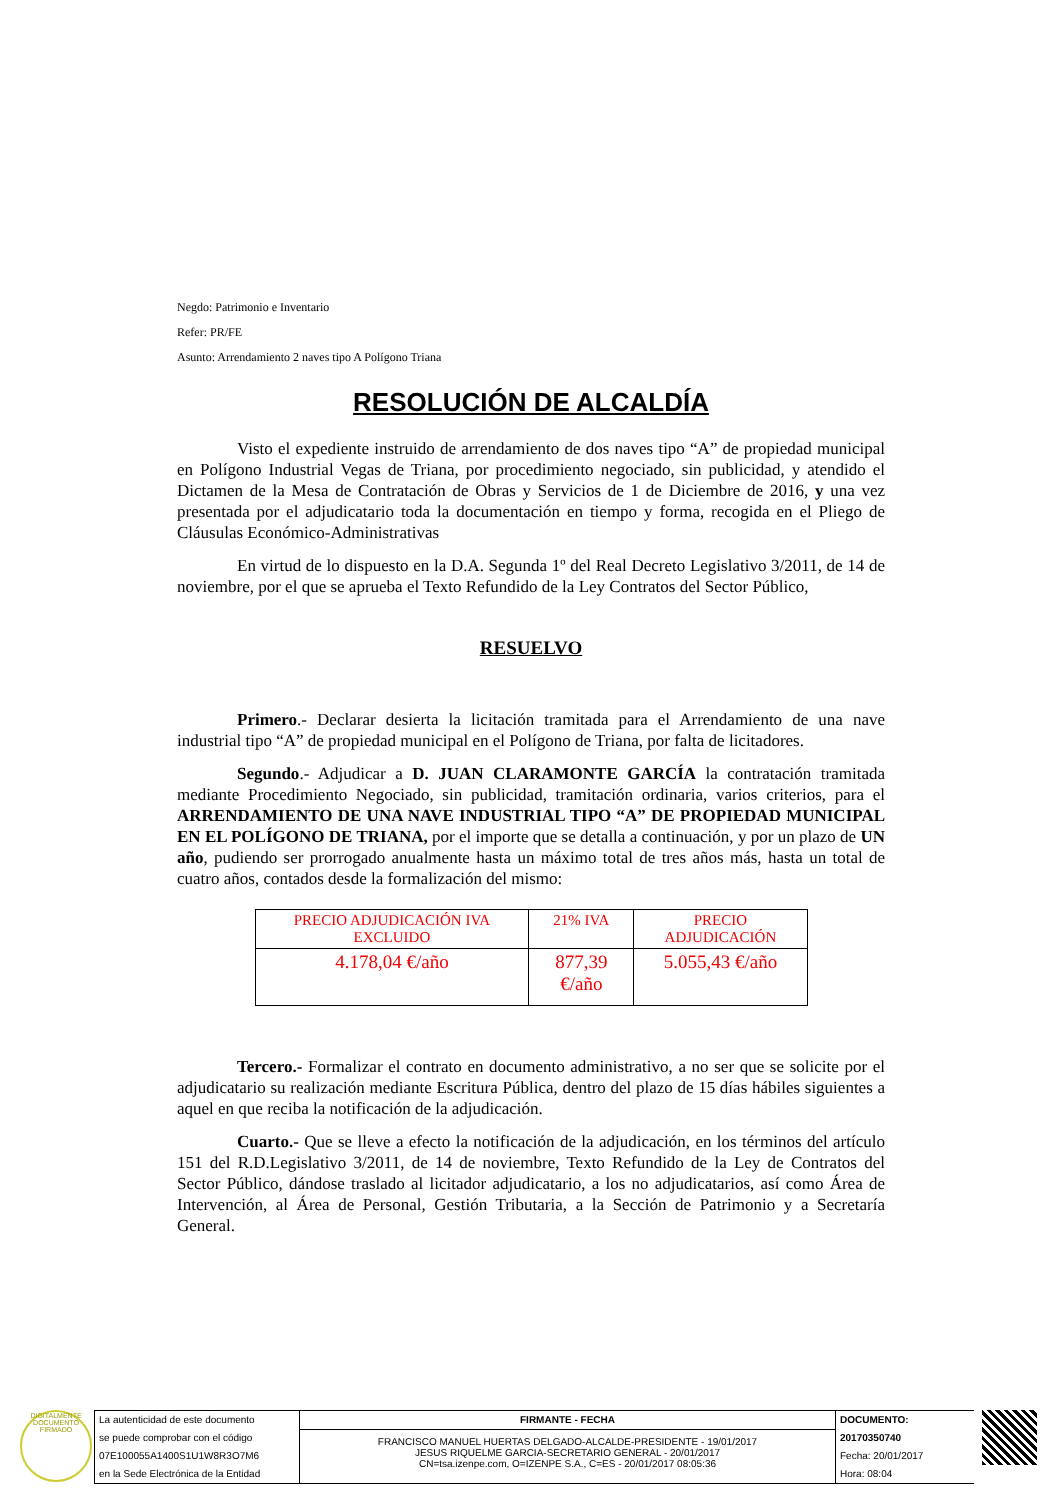Negdo: Patrimonio e Inventario
Refer: PR/FE
Asunto: Arrendamiento 2 naves tipo A Polígono Triana
RESOLUCIÓN DE ALCALDÍA
Visto el expediente instruido de arrendamiento de dos naves tipo “A” de propiedad municipal en Polígono Industrial Vegas de Triana, por procedimiento negociado, sin publicidad, y atendido el Dictamen de la Mesa de Contratación de Obras y Servicios de 1 de Diciembre de 2016, y una vez presentada por el adjudicatario toda la documentación en tiempo y forma, recogida en el Pliego de Cláusulas Económico-Administrativas
En virtud de lo dispuesto en la D.A. Segunda 1º del Real Decreto Legislativo 3/2011, de 14 de noviembre, por el que se aprueba el Texto Refundido de la Ley Contratos del Sector Público,
RESUELVO
Primero.- Declarar desierta la licitación tramitada para el Arrendamiento de una nave industrial tipo “A” de propiedad municipal en el Polígono de Triana, por falta de licitadores.
Segundo.- Adjudicar a D. JUAN CLARAMONTE GARCÍA la contratación tramitada mediante Procedimiento Negociado, sin publicidad, tramitación ordinaria, varios criterios, para el ARRENDAMIENTO DE UNA NAVE INDUSTRIAL TIPO “A” DE PROPIEDAD MUNICIPAL EN EL POLÍGONO DE TRIANA, por el importe que se detalla a continuación, y por un plazo de UN año, pudiendo ser prorrogado anualmente hasta un máximo total de tres años más, hasta un total de cuatro años, contados desde la formalización del mismo:
| PRECIO ADJUDICACIÓN IVA EXCLUIDO | 21% IVA | PRECIO ADJUDICACIÓN |
| 4.178,04 €/año | 877,39 €/año | 5.055,43 €/año |
Tercero.- Formalizar el contrato en documento administrativo, a no ser que se solicite por el adjudicatario su realización mediante Escritura Pública, dentro del plazo de 15 días hábiles siguientes a aquel en que reciba la notificación de la adjudicación.
Cuarto.- Que se lleve a efecto la notificación de la adjudicación, en los términos del artículo 151 del R.D.Legislativo 3/2011, de 14 de noviembre, Texto Refundido de la Ley de Contratos del Sector Público, dándose traslado al licitador adjudicatario, a los no adjudicatarios, así como Área de Intervención, al Área de Personal, Gestión Tributaria, a la Sección de Patrimonio y a Secretaría General.
DIGITALMENTE DOCUMENTO FIRMADO
La autenticidad de este documento
se puede comprobar con el código
07E100055A1400S1U1W8R3O7M6
en la Sede Electrónica de la Entidad
FIRMANTE - FECHA
FRANCISCO MANUEL HUERTAS DELGADO-ALCALDE-PRESIDENTE - 19/01/2017
JESUS RIQUELME GARCIA-SECRETARIO GENERAL - 20/01/2017
CN=tsa.izenpe.com, O=IZENPE S.A., C=ES - 20/01/2017 08:05:36
DOCUMENTO: 20170350740
Fecha: 20/01/2017
Hora: 08:04